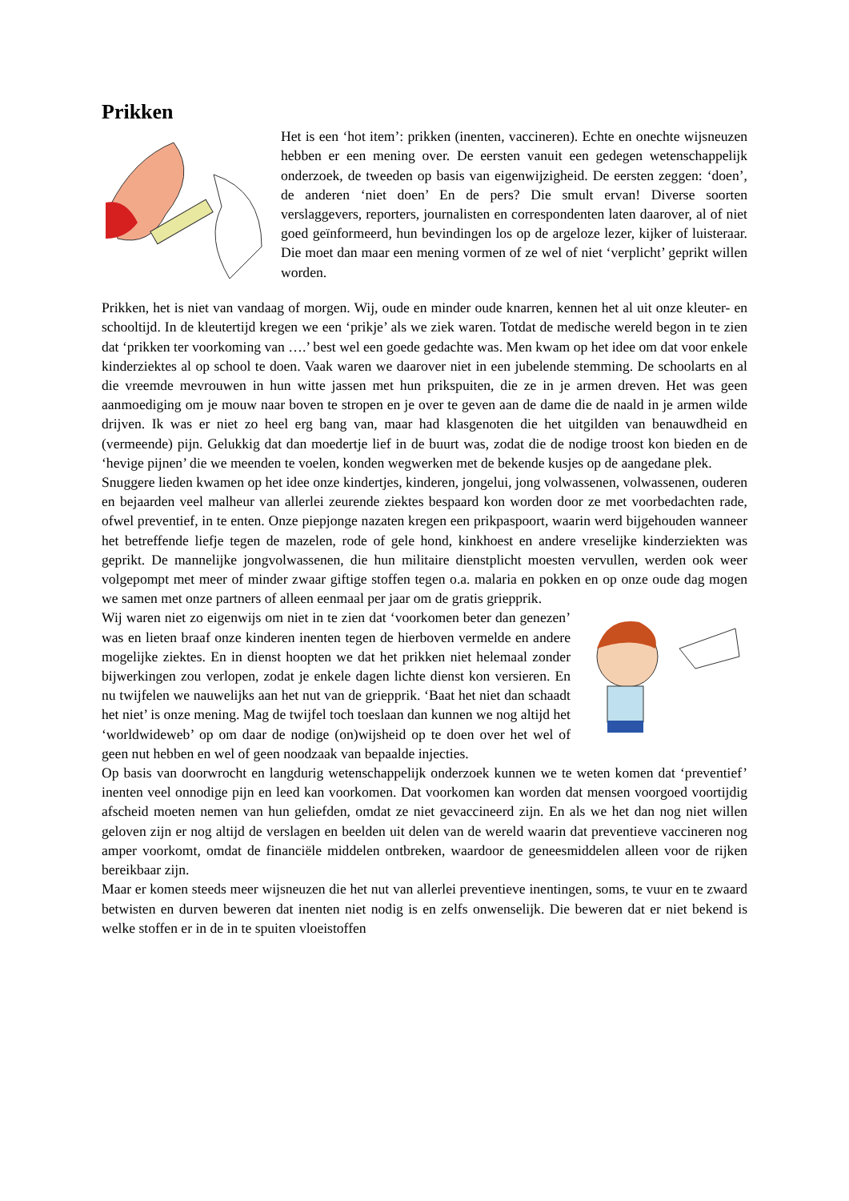Prikken
Het is een ‘hot item’: prikken (inenten, vaccineren). Echte en onechte wijsneuzen hebben er een mening over. De eersten vanuit een gedegen wetenschappelijk onderzoek, de tweeden op basis van eigenwijzigheid. De eersten zeggen: ‘doen’, de anderen ‘niet doen’ En de pers? Die smult ervan! Diverse soorten verslaggevers, reporters, journalisten en correspondenten laten daarover, al of niet goed geïnformeerd, hun bevindingen los op de argeloze lezer, kijker of luisteraar. Die moet dan maar een mening vormen of ze wel of niet ‘verplicht’ geprikt willen worden.
Prikken, het is niet van vandaag of morgen. Wij, oude en minder oude knarren, kennen het al uit onze kleuter- en schooltijd. In de kleutertijd kregen we een ‘prikje’ als we ziek waren. Totdat de medische wereld begon in te zien dat ‘prikken ter voorkoming van ….’ best wel een goede gedachte was. Men kwam op het idee om dat voor enkele kinderziektes al op school te doen. Vaak waren we daarover niet in een jubelende stemming. De schoolarts en al die vreemde mevrouwen in hun witte jassen met hun prikspuiten, die ze in je armen dreven. Het was geen aanmoediging om je mouw naar boven te stropen en je over te geven aan de dame die de naald in je armen wilde drijven. Ik was er niet zo heel erg bang van, maar had klasgenoten die het uitgilden van benauwdheid en (vermeende) pijn. Gelukkig dat dan moedertje lief in de buurt was, zodat die de nodige troost kon bieden en de ‘hevige pijnen’ die we meenden te voelen, konden wegwerken met de bekende kusjes op de aangedane plek.
Snuggere lieden kwamen op het idee onze kindertjes, kinderen, jongelui, jong volwassenen, volwassenen, ouderen en bejaarden veel malheur van allerlei zeurende ziektes bespaard kon worden door ze met voorbedachten rade, ofwel preventief, in te enten. Onze piepjonge nazaten kregen een prikpaspoort, waarin werd bijgehouden wanneer het betreffende liefje tegen de mazelen, rode of gele hond, kinkhoest en andere vreselijke kinderziekten was geprikt. De mannelijke jongvolwassenen, die hun militaire dienstplicht moesten vervullen, werden ook weer volgepompt met meer of minder zwaar giftige stoffen tegen o.a. malaria en pokken en op onze oude dag mogen we samen met onze partners of alleen eenmaal per jaar om de gratis griepprik.
Wij waren niet zo eigenwijs om niet in te zien dat ‘voorkomen beter dan genezen’ was en lieten braaf onze kinderen inenten tegen de hierboven vermelde en andere mogelijke ziektes. En in dienst hoopten we dat het prikken niet helemaal zonder bijwerkingen zou verlopen, zodat je enkele dagen lichte dienst kon versieren. En nu twijfelen we nauwelijks aan het nut van de griepprik. ‘Baat het niet dan schaadt het niet’ is onze mening. Mag de twijfel toch toeslaan dan kunnen we nog altijd het ‘worldwideweb’ op om daar de nodige (on)wijsheid op te doen over het wel of geen nut hebben en wel of geen noodzaak van bepaalde injecties.
Op basis van doorwrocht en langdurig wetenschappelijk onderzoek kunnen we te weten komen dat ‘preventief’ inenten veel onnodige pijn en leed kan voorkomen. Dat voorkomen kan worden dat mensen voorgoed voortijdig afscheid moeten nemen van hun geliefden, omdat ze niet gevaccineerd zijn. En als we het dan nog niet willen geloven zijn er nog altijd de verslagen en beelden uit delen van de wereld waarin dat preventieve vaccineren nog amper voorkomt, omdat de financiële middelen ontbreken, waardoor de geneesmiddelen alleen voor de rijken bereikbaar zijn.
Maar er komen steeds meer wijsneuzen die het nut van allerlei preventieve inentingen, soms, te vuur en te zwaard betwisten en durven beweren dat inenten niet nodig is en zelfs onwenselijk. Die beweren dat er niet bekend is welke stoffen er in de in te spuiten vloeistoffen